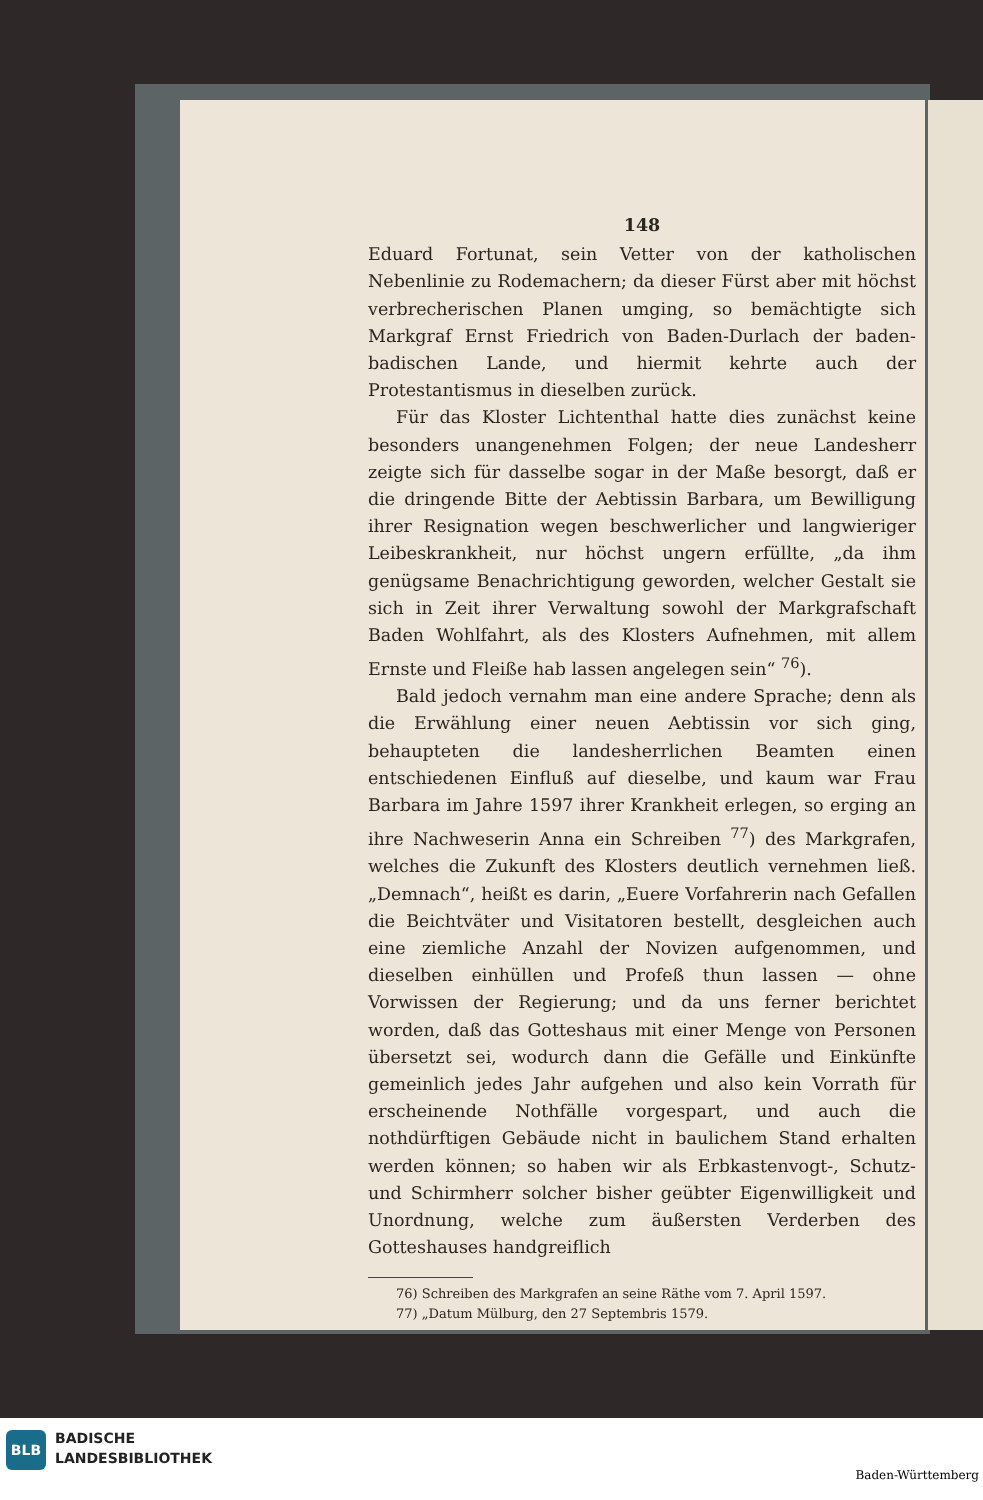148
Eduard Fortunat, sein Vetter von der katholischen Nebenlinie zu Rodemachern; da dieser Fürst aber mit höchst verbrecherischen Planen umging, so bemächtigte sich Markgraf Ernst Friedrich von Baden-Durlach der baden-badischen Lande, und hiermit kehrte auch der Protestantismus in dieselben zurück.
Für das Kloster Lichtenthal hatte dies zunächst keine besonders unangenehmen Folgen; der neue Landesherr zeigte sich für dasselbe sogar in der Maße besorgt, daß er die dringende Bitte der Aebtissin Barbara, um Bewilligung ihrer Resignation wegen beschwerlicher und langwieriger Leibeskrankheit, nur höchst ungern erfüllte, „da ihm genügsame Benachrichtigung geworden, welcher Gestalt sie sich in Zeit ihrer Verwaltung sowohl der Markgrafschaft Baden Wohlfahrt, als des Klosters Aufnehmen, mit allem Ernste und Fleiße hab lassen angelegen sein“ <sup>76</sup>).
Bald jedoch vernahm man eine andere Sprache; denn als die Erwählung einer neuen Aebtissin vor sich ging, behaupteten die landesherrlichen Beamten einen entschiedenen Einfluß auf dieselbe, und kaum war Frau Barbara im Jahre 1597 ihrer Krankheit erlegen, so erging an ihre Nachweserin Anna ein Schreiben <sup>77</sup>) des Markgrafen, welches die Zukunft des Klosters deutlich vernehmen ließ. „Demnach“, heißt es darin, „Euere Vorfahrerin nach Gefallen die Beichtväter und Visitatoren bestellt, desgleichen auch eine ziemliche Anzahl der Novizen aufgenommen, und dieselben einhüllen und Profeß thun lassen — ohne Vorwissen der Regierung; und da uns ferner berichtet worden, daß das Gotteshaus mit einer Menge von Personen übersetzt sei, wodurch dann die Gefälle und Einkünfte gemeinlich jedes Jahr aufgehen und also kein Vorrath für erscheinende Nothfälle vorgespart, und auch die nothdürftigen Gebäude nicht in baulichem Stand erhalten werden können; so haben wir als Erbkastenvogt-, Schutz- und Schirmherr solcher bisher geübter Eigenwilligkeit und Unordnung, welche zum äußersten Verderben des Gotteshauses handgreiflich
76) Schreiben des Markgrafen an seine Räthe vom 7. April 1597.
77) „Datum Mülburg, den 27 Septembris 1579.
BLB
BADISCHE
LANDESBIBLIOTHEK
Baden-Württemberg